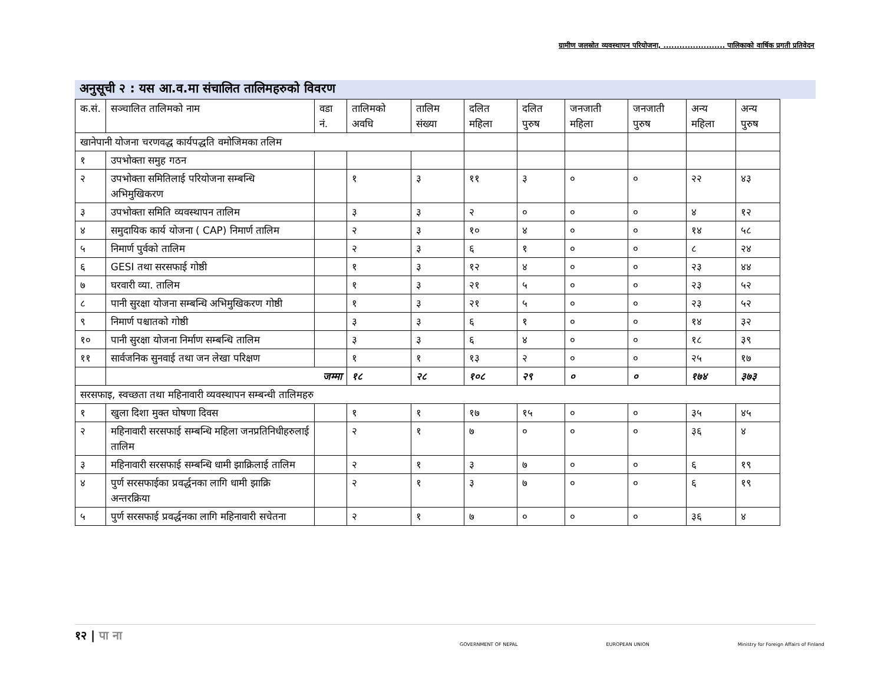ग्रामीण जलस्रोत व्यवस्थापन परियोजना, ....................... पालिकाको वार्षिक प्रगती प्रतिवेदन
अनुसूची २ : यस आ.व.मा संचालित तालिमहरुको विवरण
| क.सं. | सञ्चालित तालिमको नाम | वडा नं. | तालिमको अवधि | तालिम संख्या | दलित महिला | दलित पुरुष | जनजाती महिला | जनजाती पुरुष | अन्य महिला | अन्य पुरुष |
| खानेपानी योजना चरणवद्ध कार्यपद्धति वमोजिमका तलिम | | | | | | | | | | |
| १ | उपभोक्ता समुह गठन | | | | | | | | | |
| २ | उपभोक्ता समितिलाई परियोजना सम्बन्धि अभिमुखिकरण | | १ | ३ | ११ | ३ | ० | ० | २२ | ४३ |
| ३ | उपभोक्ता समिति व्यवस्थापन तालिम | | ३ | ३ | २ | ० | ० | ० | ४ | १२ |
| ४ | समुदायिक कार्य योजना ( CAP) निमार्ण तालिम | | २ | ३ | १० | ४ | ० | ० | १४ | ५८ |
| ५ | निमार्ण पुर्वको तालिम | | २ | ३ | ६ | १ | ० | ० | ८ | २४ |
| ६ | GESI तथा सरसफाई गोष्ठी | | १ | ३ | १२ | ४ | ० | ० | २३ | ४४ |
| ७ | घरवारी व्या. तालिम | | १ | ३ | २१ | ५ | ० | ० | २३ | ५२ |
| ८ | पानी सुरक्षा योजना सम्बन्धि अभिमुखिकरण गोष्ठी | | १ | ३ | २१ | ५ | ० | ० | २३ | ५२ |
| ९ | निमार्ण पश्चातको गोष्ठी | | ३ | ३ | ६ | १ | ० | ० | १४ | ३२ |
| १० | पानी सुरक्षा योजना निर्माण सम्बन्धि तालिम | | ३ | ३ | ६ | ४ | ० | ० | १८ | ३९ |
| ११ | सार्वजनिक सुनवाई तथा जन लेखा परिक्षण | | १ | १ | १३ | २ | ० | ० | २५ | १७ |
| | जम्मा | | १८ | २८ | १०८ | २९ | ० | ० | १७४ | ३७३ |
| सरसफाइ, स्वच्छता तथा महिनावारी व्यवस्थापन सम्बन्धी तालिमहरु | | | | | | | | | | |
| १ | खुला दिशा मुक्त घोषणा दिवस | | १ | १ | १७ | १५ | ० | ० | ३५ | ४५ |
| २ | महिनावारी सरसफाई सम्बन्धि महिला जनप्रतिनिधीहरुलाई तालिम | | २ | १ | ७ | ० | ० | ० | ३६ | ४ |
| ३ | महिनावारी सरसफाई सम्बन्धि धामी झाक्रिलाई तालिम | | २ | १ | ३ | ७ | ० | ० | ६ | १९ |
| ४ | पुर्ण सरसफाईका प्रवर्द्धनका लागि धामी झाक्रि अन्तरक्रिया | | २ | १ | ३ | ७ | ० | ० | ६ | १९ |
| ५ | पुर्ण सरसफाई प्रवर्द्धनका लागि महिनावारी सचेतना | | २ | १ | ७ | ० | ० | ० | ३६ | ४ |
१२ | पा ना
GOVERNMENT OF NEPAL EUROPEAN UNION Ministry for Foreign Affairs of Finland